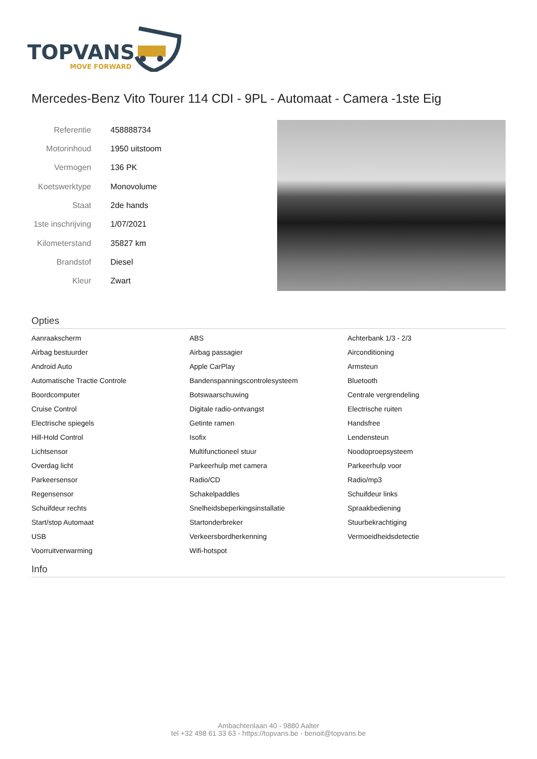TOPVANS
MOVE FORWARD
Mercedes-Benz Vito Tourer 114 CDI - 9PL - Automaat - Camera -1ste Eig
| Referentie | 458888734 |
| Motorinhoud | 1950 uitstoom |
| Vermogen | 136 PK |
| Koetswerktype | Monovolume |
| Staat | 2de hands |
| 1ste inschrijving | 1/07/2021 |
| Kilometerstand | 35827 km |
| Brandstof | Diesel |
| Kleur | Zwart |
Opties
| Aanraakscherm | ABS | Achterbank 1/3 - 2/3 |
| Airbag bestuurder | Airbag passagier | Airconditioning |
| Android Auto | Apple CarPlay | Armsteun |
| Automatische Tractie Controle | Bandenspanningscontrolesysteem | Bluetooth |
| Boordcomputer | Botswaarschuwing | Centrale vergrendeling |
| Cruise Control | Digitale radio-ontvangst | Electrische ruiten |
| Electrische spiegels | Getinte ramen | Handsfree |
| Hill-Hold Control | Isofix | Lendensteun |
| Lichtsensor | Multifunctioneel stuur | Noodoproepsysteem |
| Overdag licht | Parkeerhulp met camera | Parkeerhulp voor |
| Parkeersensor | Radio/CD | Radio/mp3 |
| Regensensor | Schakelpaddles | Schuifdeur links |
| Schuifdeur rechts | Snelheidsbeperkingsinstallatie | Spraakbediening |
| Start/stop Automaat | Startonderbreker | Stuurbekrachtiging |
| USB | Verkeersbordherkenning | Vermoeidheidsdetectie |
| Voorruitverwarming | Wifi-hotspot | |
Info
Ambachtenlaan 40 - 9880 Aalter
tel +32 498 61 33 63 - https://topvans.be - benoit@topvans.be